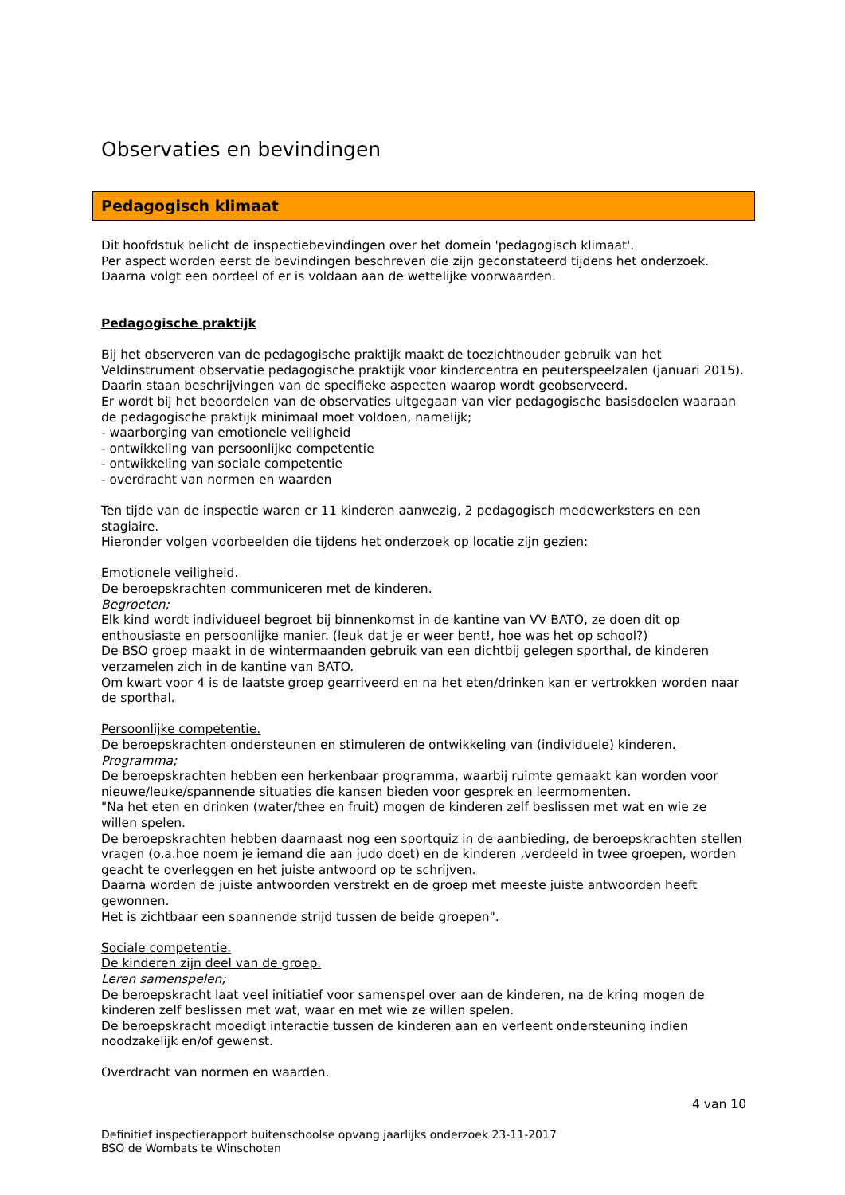Observaties en bevindingen
Pedagogisch klimaat
Dit hoofdstuk belicht de inspectiebevindingen over het domein 'pedagogisch klimaat'.
Per aspect worden eerst de bevindingen beschreven die zijn geconstateerd tijdens het onderzoek.
Daarna volgt een oordeel of er is voldaan aan de wettelijke voorwaarden.
Pedagogische praktijk
Bij het observeren van de pedagogische praktijk maakt de toezichthouder gebruik van het Veldinstrument observatie pedagogische praktijk voor kindercentra en peuterspeelzalen (januari 2015). Daarin staan beschrijvingen van de specifieke aspecten waarop wordt geobserveerd.
Er wordt bij het beoordelen van de observaties uitgegaan van vier pedagogische basisdoelen waaraan de pedagogische praktijk minimaal moet voldoen, namelijk;
- waarborging van emotionele veiligheid
- ontwikkeling van persoonlijke competentie
- ontwikkeling van sociale competentie
- overdracht van normen en waarden
Ten tijde van de inspectie waren er 11 kinderen aanwezig, 2 pedagogisch medewerksters en een stagiaire.
Hieronder volgen voorbeelden die tijdens het onderzoek op locatie zijn gezien:
Emotionele veiligheid.
De beroepskrachten communiceren met de kinderen.
Begroeten;
Elk kind wordt individueel begroet bij binnenkomst in de kantine van VV BATO, ze doen dit op enthousiaste en persoonlijke manier. (leuk dat je er weer bent!, hoe was het op school?)
De BSO groep maakt in de wintermaanden gebruik van een dichtbij gelegen sporthal, de kinderen verzamelen zich in de kantine van BATO.
Om kwart voor 4 is de laatste groep gearriveerd en na het eten/drinken kan er vertrokken worden naar de sporthal.
Persoonlijke competentie.
De beroepskrachten ondersteunen en stimuleren de ontwikkeling van (individuele) kinderen.
Programma;
De beroepskrachten hebben een herkenbaar programma, waarbij ruimte gemaakt kan worden voor nieuwe/leuke/spannende situaties die kansen bieden voor gesprek en leermomenten.
"Na het eten en drinken (water/thee en fruit) mogen de kinderen zelf beslissen met wat en wie ze willen spelen.
De beroepskrachten hebben daarnaast nog een sportquiz in de aanbieding, de beroepskrachten stellen vragen (o.a.hoe noem je iemand die aan judo doet) en de kinderen ,verdeeld in twee groepen, worden geacht te overleggen en het juiste antwoord op te schrijven.
Daarna worden de juiste antwoorden verstrekt en de groep met meeste juiste antwoorden heeft gewonnen.
Het is zichtbaar een spannende strijd tussen de beide groepen".
Sociale competentie.
De kinderen zijn deel van de groep.
Leren samenspelen;
De beroepskracht laat veel initiatief voor samenspel over aan de kinderen, na de kring mogen de kinderen zelf beslissen met wat, waar en met wie ze willen spelen.
De beroepskracht moedigt interactie tussen de kinderen aan en verleent ondersteuning indien noodzakelijk en/of gewenst.
Overdracht van normen en waarden.
4 van 10
Definitief inspectierapport buitenschoolse opvang jaarlijks onderzoek 23-11-2017
BSO de Wombats te Winschoten